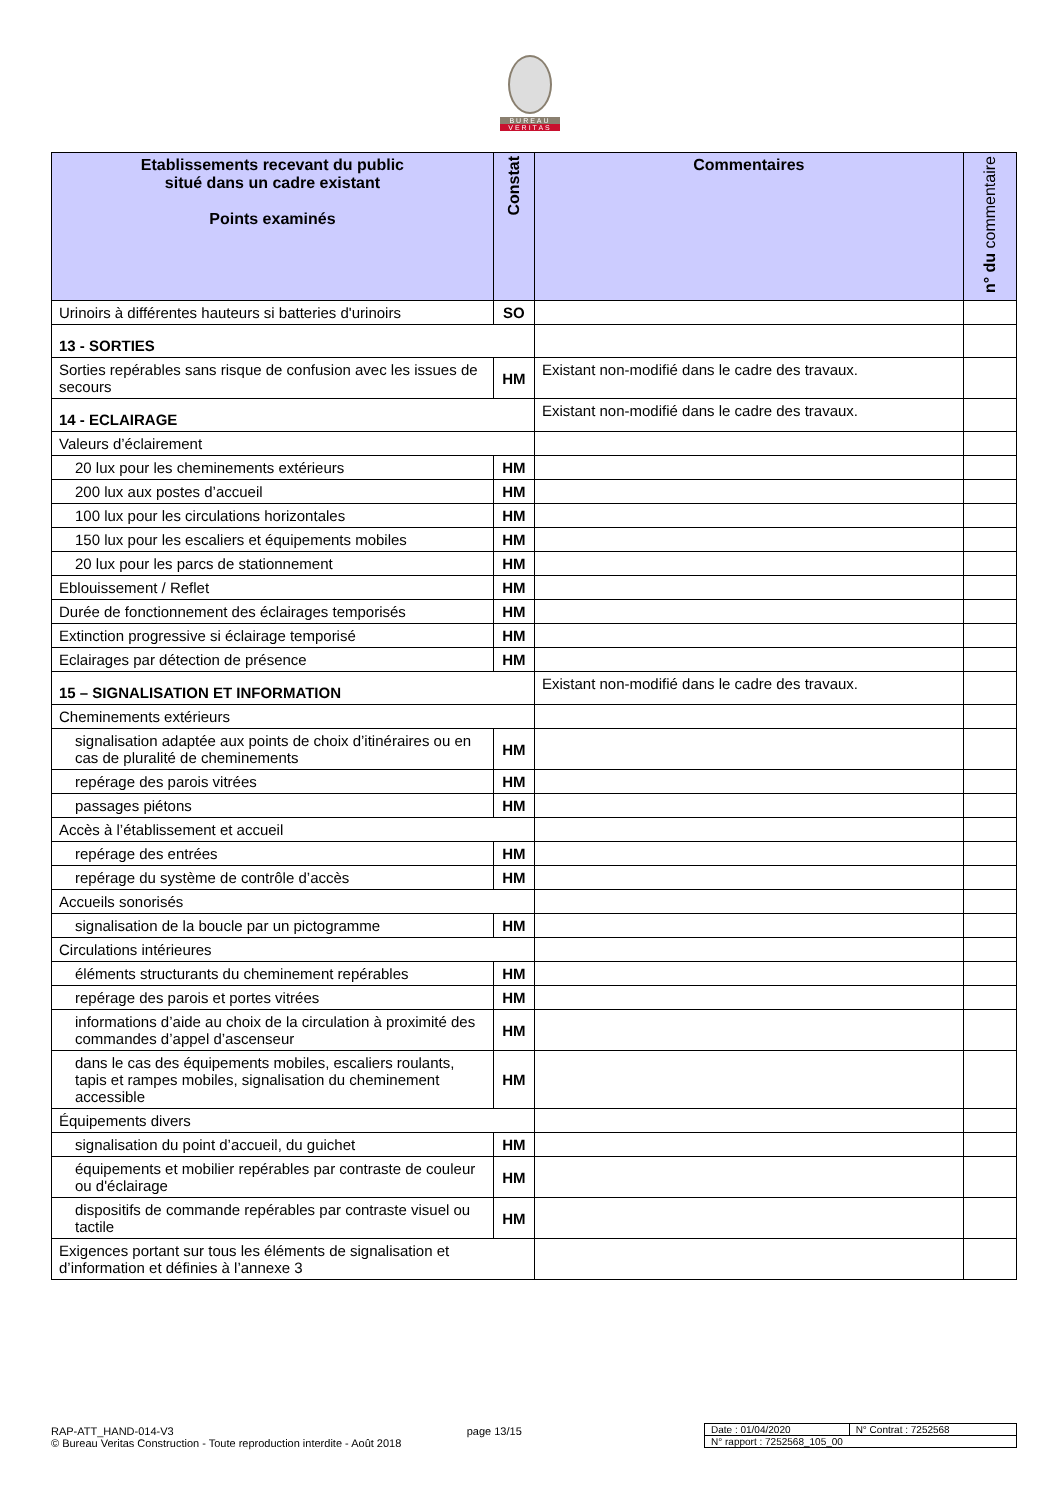BUREAU
VERITAS
| Etablissements recevant du public situé dans un cadre existant Points examinés | Constat | Commentaires | n° du commentaire |
| --- | --- | --- | --- |
| Urinoirs à différentes hauteurs si batteries d'urinoirs | SO | | |
| 13 - SORTIES | | | |
| Sorties repérables sans risque de confusion avec les issues de secours | HM | Existant non-modifié dans le cadre des travaux. | |
| 14 - ECLAIRAGE | | Existant non-modifié dans le cadre des travaux. | |
| Valeurs d’éclairement | | | |
| 20 lux pour les cheminements extérieurs | HM | | |
| 200 lux aux postes d’accueil | HM | | |
| 100 lux pour les circulations horizontales | HM | | |
| 150 lux pour les escaliers et équipements mobiles | HM | | |
| 20 lux pour les parcs de stationnement | HM | | |
| Eblouissement / Reflet | HM | | |
| Durée de fonctionnement des éclairages temporisés | HM | | |
| Extinction progressive si éclairage temporisé | HM | | |
| Eclairages par détection de présence | HM | | |
| 15 – SIGNALISATION ET INFORMATION | | Existant non-modifié dans le cadre des travaux. | |
| Cheminements extérieurs | | | |
| signalisation adaptée aux points de choix d’itinéraires ou en cas de pluralité de cheminements | HM | | |
| repérage des parois vitrées | HM | | |
| passages piétons | HM | | |
| Accès à l’établissement et accueil | | | |
| repérage des entrées | HM | | |
| repérage du système de contrôle d’accès | HM | | |
| Accueils sonorisés | | | |
| signalisation de la boucle par un pictogramme | HM | | |
| Circulations intérieures | | | |
| éléments structurants du cheminement repérables | HM | | |
| repérage des parois et portes vitrées | HM | | |
| informations d’aide au choix de la circulation à proximité des commandes d’appel d’ascenseur | HM | | |
| dans le cas des équipements mobiles, escaliers roulants, tapis et rampes mobiles, signalisation du cheminement accessible | HM | | |
| Équipements divers | | | |
| signalisation du point d’accueil, du guichet | HM | | |
| équipements et mobilier repérables par contraste de couleur ou d'éclairage | HM | | |
| dispositifs de commande repérables par contraste visuel ou tactile | HM | | |
| Exigences portant sur tous les éléments de signalisation et d’information et définies à l’annexe 3 | | | |
RAP-ATT_HAND-014-V3 page 13/15
© Bureau Veritas Construction - Toute reproduction interdite - Août 2018
| Date : 01/04/2020 | N° Contrat : 7252568 |
| N° rapport : 7252568_105_00 | |